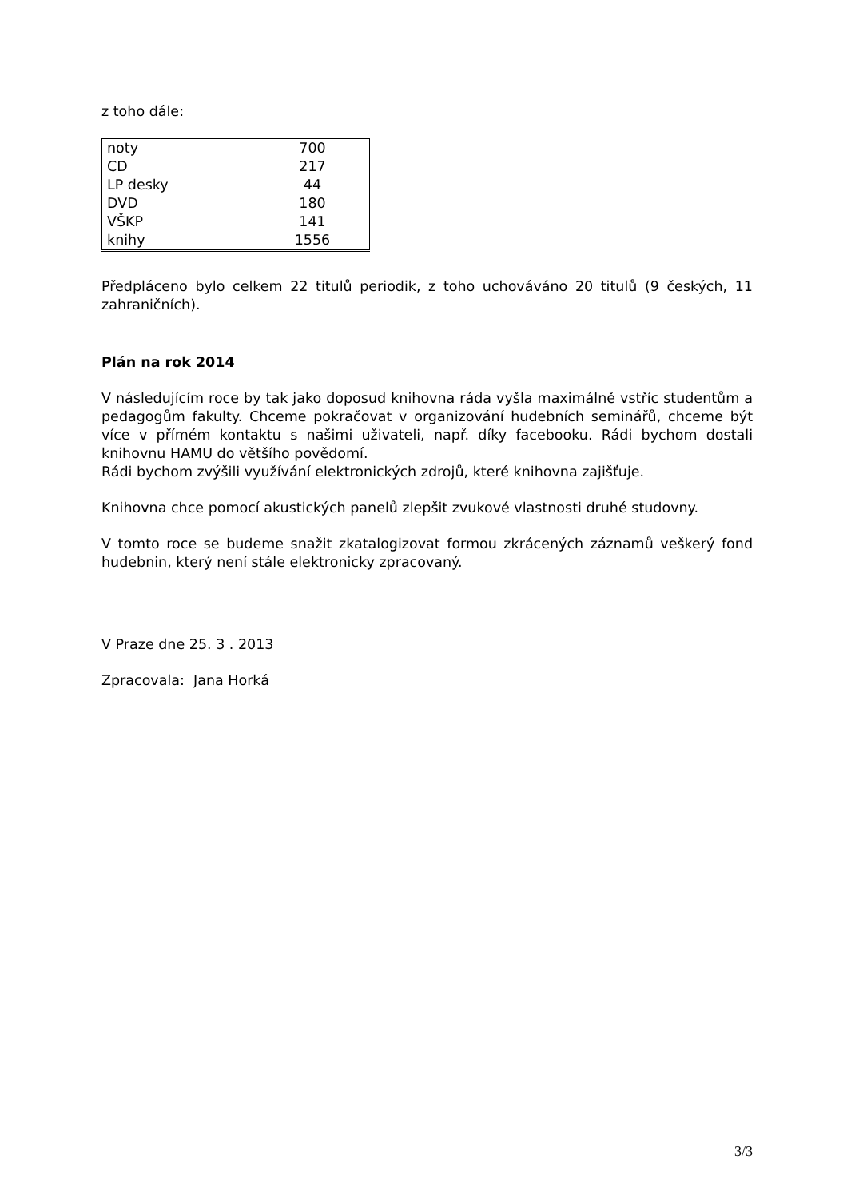z toho dále:
| noty | 700 |
| CD | 217 |
| LP desky | 44 |
| DVD | 180 |
| VŠKP | 141 |
| knihy | 1556 |
Předpláceno bylo celkem 22 titulů periodik, z toho uchováváno 20 titulů (9 českých, 11 zahraničních).
Plán na rok 2014
V následujícím roce by tak jako doposud knihovna ráda vyšla maximálně vstříc studentům a pedagogům fakulty. Chceme pokračovat v organizování hudebních seminářů, chceme být více v přímém kontaktu s našimi uživateli, např. díky facebooku. Rádi bychom dostali knihovnu HAMU do většího povědomí.
Rádi bychom zvýšili využívání elektronických zdrojů, které knihovna zajišťuje.
Knihovna chce pomocí akustických panelů zlepšit zvukové vlastnosti druhé studovny.
V tomto roce se budeme snažit zkatalogizovat formou zkrácených záznamů veškerý fond hudebnin, který není stále elektronicky zpracovaný.
V Praze dne 25. 3 . 2013
Zpracovala: Jana Horká
3/3